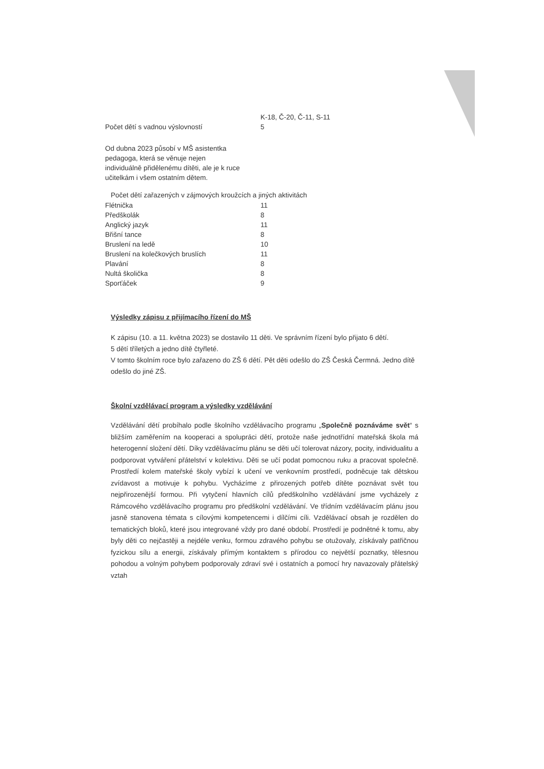| | K-18, Č-20, Č-11, S-11 |
| Počet dětí s vadnou výslovností | 5 |
Od dubna 2023 působí v MŠ asistentka pedagoga, která se věnuje nejen individuálně přidělenému dítěti, ale je k ruce učitelkám i všem ostatním dětem.
Počet dětí zařazených v zájmových kroužcích a jiných aktivitách
| Flétnička | 11 |
| Předškolák | 8 |
| Anglický jazyk | 11 |
| Břišní tance | 8 |
| Bruslení na ledě | 10 |
| Bruslení na kolečkových bruslích | 11 |
| Plavání | 8 |
| Nultá školička | 8 |
| Sporťáček | 9 |
Výsledky zápisu z přijímacího řízení do MŠ
K zápisu (10. a 11. května 2023) se dostavilo 11 děti. Ve správním řízení bylo přijato 6 dětí.
5 dětí tříletých a jedno dítě čtyřleté.
V tomto školním roce bylo zařazeno do ZŠ 6 dětí. Pět děti odešlo do ZŠ Česká Čermná. Jedno dítě odešlo do jiné ZŠ.
Školní vzdělávací program a výsledky vzdělávání
Vzdělávání dětí probíhalo podle školního vzdělávacího programu „Společně poznáváme svět“ s bližším zaměřením na kooperaci a spolupráci dětí, protože naše jednotřídní mateřská škola má heterogenní složení dětí. Díky vzdělávacímu plánu se děti učí tolerovat názory, pocity, individualitu a podporovat vytváření přátelství v kolektivu. Děti se učí podat pomocnou ruku a pracovat společně. Prostředí kolem mateřské školy vybízí k učení ve venkovním prostředí, podněcuje tak dětskou zvídavost a motivuje k pohybu. Vycházíme z přirozených potřeb dítěte poznávat svět tou nejpřirozenější formou. Při vytyčení hlavních cílů předškolního vzdělávání jsme vycházely z Rámcového vzdělávacího programu pro předškolní vzdělávání. Ve třídním vzdělávacím plánu jsou jasně stanovena témata s cílovými kompetencemi i dílčími cíli. Vzdělávací obsah je rozdělen do tematických bloků, které jsou integrované vždy pro dané období. Prostředí je podnětné k tomu, aby byly děti co nejčastěji a nejdéle venku, formou zdravého pohybu se otužovaly, získávaly patřičnou fyzickou sílu a energii, získávaly přímým kontaktem s přírodou co největší poznatky, tělesnou pohodou a volným pohybem podporovaly zdraví své i ostatních a pomocí hry navazovaly přátelský vztah